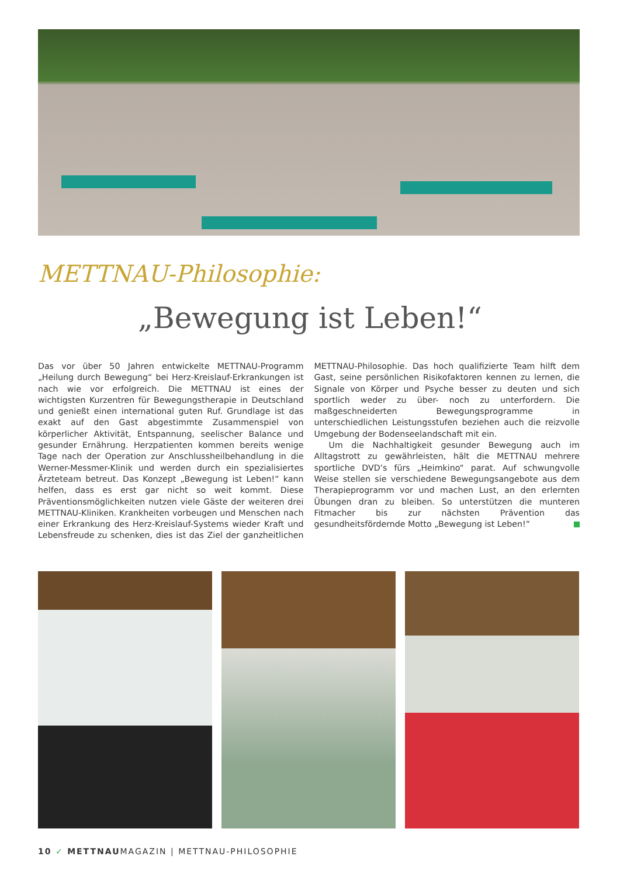METTNAU-Philosophie:
„Bewegung ist Leben!“
Das vor über 50 Jahren entwickelte METTNAU-Programm „Heilung durch Bewegung“ bei Herz-Kreislauf-Erkrankungen ist nach wie vor erfolgreich. Die METTNAU ist eines der wichtigsten Kurzentren für Bewegungstherapie in Deutschland und genießt einen international guten Ruf. Grundlage ist das exakt auf den Gast abgestimmte Zusammenspiel von körperlicher Aktivität, Entspannung, seelischer Balance und gesunder Ernährung. Herzpatienten kommen bereits wenige Tage nach der Operation zur Anschlussheilbehandlung in die Werner-Messmer-Klinik und werden durch ein spezialisiertes Ärzteteam betreut. Das Konzept „Bewegung ist Leben!“ kann helfen, dass es erst gar nicht so weit kommt. Diese Präventionsmöglichkeiten nutzen viele Gäste der weiteren drei METTNAU-Kliniken. Krankheiten vorbeugen und Menschen nach einer Erkrankung des Herz-Kreislauf-Systems wieder Kraft und Lebensfreude zu schenken, dies ist das Ziel der ganzheitlichen METTNAU-Philosophie. Das hoch qualifizierte Team hilft dem Gast, seine persönlichen Risikofaktoren kennen zu lernen, die Signale von Körper und Psyche besser zu deuten und sich sportlich weder zu über- noch zu unterfordern. Die maßgeschneiderten Bewegungsprogramme in unterschiedlichen Leistungsstufen beziehen auch die reizvolle Umgebung der Bodenseelandschaft mit ein.
Um die Nachhaltigkeit gesunder Bewegung auch im Alltagstrott zu gewährleisten, hält die METTNAU mehrere sportliche DVD’s fürs „Heimkino“ parat. Auf schwungvolle Weise stellen sie verschiedene Bewegungsangebote aus dem Therapieprogramm vor und machen Lust, an den erlernten Übungen dran zu bleiben. So unterstützen die munteren Fitmacher bis zur nächsten Prävention das gesundheitsfördernde Motto „Bewegung ist Leben!“
10 ✓ METTNAUMAGAZIN | METTNAU-PHILOSOPHIE